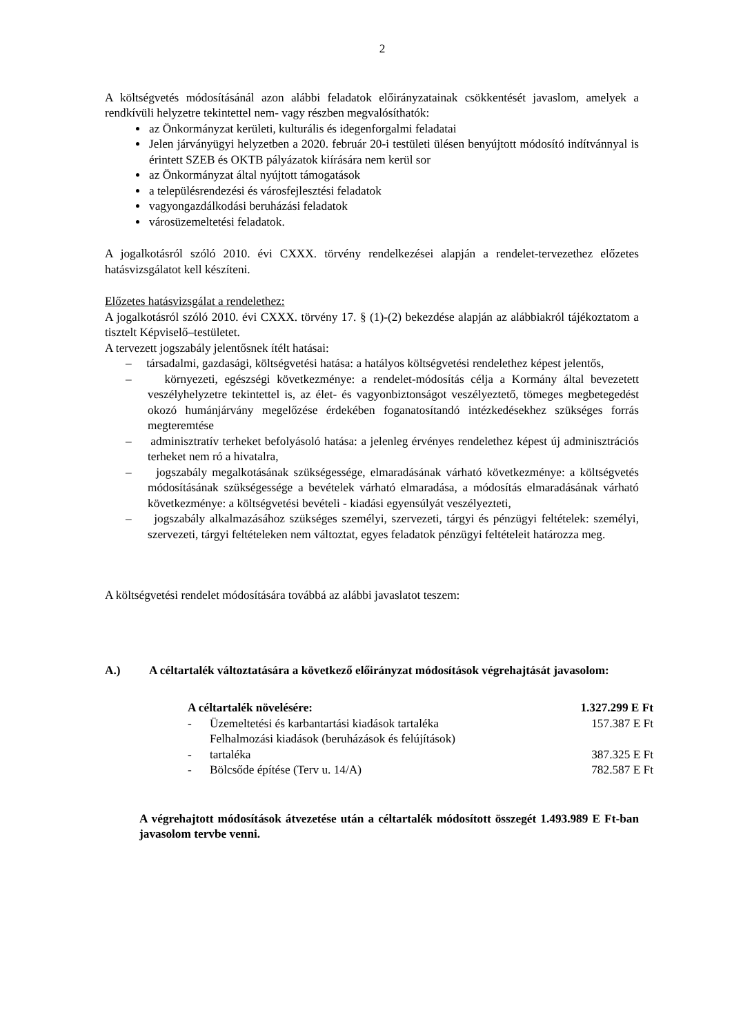2
A költségvetés módosításánál azon alábbi feladatok előirányzatainak csökkentését javaslom, amelyek a rendkívüli helyzetre tekintettel nem- vagy részben megvalósíthatók:
az Önkormányzat kerületi, kulturális és idegenforgalmi feladatai
Jelen járványügyi helyzetben a 2020. február 20-i testületi ülésen benyújtott módosító indítvánnyal is érintett SZEB és OKTB pályázatok kiírására nem kerül sor
az Önkormányzat által nyújtott támogatások
a településrendezési és városfejlesztési feladatok
vagyongazdálkodási beruházási feladatok
városüzemeltetési feladatok.
A jogalkotásról szóló 2010. évi CXXX. törvény rendelkezései alapján a rendelet-tervezethez előzetes hatásvizsgálatot kell készíteni.
Előzetes hatásvizsgálat a rendelethez:
A jogalkotásról szóló 2010. évi CXXX. törvény 17. § (1)-(2) bekezdése alapján az alábbiakról tájékoztatom a tisztelt Képviselő–testületet.
A tervezett jogszabály jelentősnek ítélt hatásai:
– társadalmi, gazdasági, költségvetési hatása: a hatályos költségvetési rendelethez képest jelentős,
– környezeti, egészségi következménye: a rendelet-módosítás célja a Kormány által bevezetett veszélyhelyzetre tekintettel is, az élet- és vagyonbiztonságot veszélyeztető, tömeges megbetegedést okozó humánjárvány megelőzése érdekében foganatosítandó intézkedésekhez szükséges forrás megteremtése
– adminisztratív terheket befolyásoló hatása: a jelenleg érvényes rendelethez képest új adminisztrációs terheket nem ró a hivatalra,
– jogszabály megalkotásának szükségessége, elmaradásának várható következménye: a költségvetés módosításának szükségessége a bevételek várható elmaradása, a módosítás elmaradásának várható következménye: a költségvetési bevételi - kiadási egyensúlyát veszélyezteti,
– jogszabály alkalmazásához szükséges személyi, szervezeti, tárgyi és pénzügyi feltételek: személyi, szervezeti, tárgyi feltételeken nem változtat, egyes feladatok pénzügyi feltételeit határozza meg.
A költségvetési rendelet módosítására továbbá az alábbi javaslatot teszem:
A.) A céltartalék változtatására a következő előirányzat módosítások végrehajtását javasolom:
| A céltartalék növelésére: | | 1.327.299 E Ft |
| - | Üzemeltetési és karbantartási kiadások tartaléka | 157.387 E Ft |
| - | Felhalmozási kiadások (beruházások és felújítások) tartaléka | 387.325 E Ft |
| - | Bölcsőde építése (Terv u. 14/A) | 782.587 E Ft |
A végrehajtott módosítások átvezetése után a céltartalék módosított összegét 1.493.989 E Ft-ban javasolom tervbe venni.